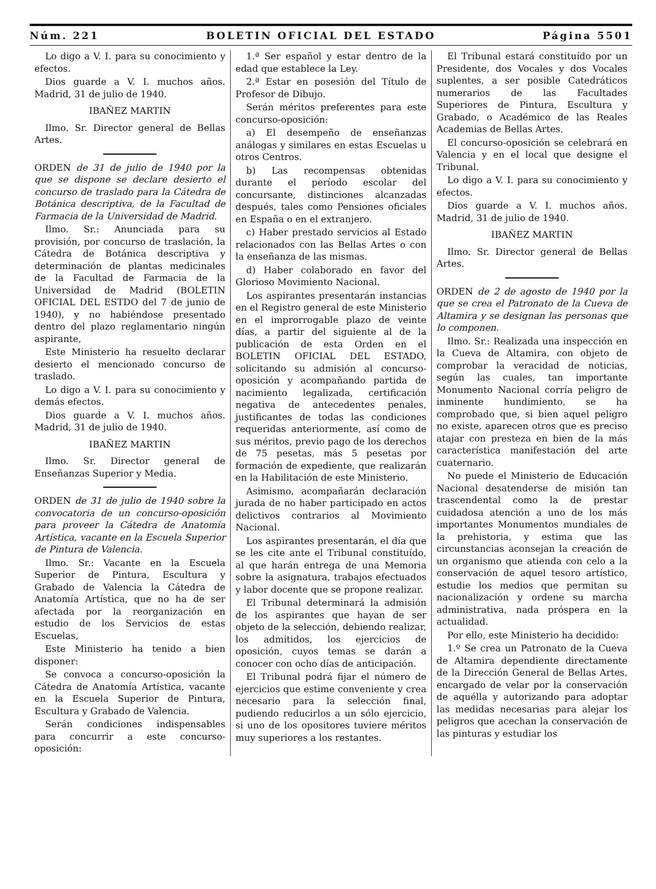Núm. 221 BOLETIN OFICIAL DEL ESTADO Página 5501
Lo digo a V. I. para su conocimiento y efectos.
Dios guarde a V. I. muchos años. Madrid, 31 de julio de 1940.
IBAÑEZ MARTIN
Ilmo. Sr. Director general de Bellas Artes.
ORDEN de 31 de julio de 1940 por la que se dispone se declare desierto el concurso de traslado para la Cátedra de Botánica descriptiva, de la Facultad de Farmacia de la Universidad de Madrid.
Ilmo. Sr.: Anunciada para su provisión, por concurso de traslación, la Cátedra de Botánica descriptiva y determinación de plantas medicinales de la Facultad de Farmacia de la Universidad de Madrid (BOLETIN OFICIAL DEL ESTDO del 7 de junio de 1940), y no habiéndose presentado dentro del plazo reglamentario ningún aspirante,
Este Ministerio ha resuelto declarar desierto el mencionado concurso de traslado.
Lo digo a V. I. para su conocimiento y demás efectos.
Dios guarde a V. I. muchos años. Madrid, 31 de julio de 1940.
IBAÑEZ MARTIN
Ilmo. Sr. Director general de Enseñanzas Superior y Media.
ORDEN de 31 de julio de 1940 sobre la convocatoria de un concurso-oposición para proveer la Cátedra de Anatomía Artística, vacante en la Escuela Superior de Pintura de Valencia.
Ilmo. Sr.: Vacante en la Escuela Superior de Pintura, Escultura y Grabado de Valencia la Cátedra de Anatomía Artística, que no ha de ser afectada por la reorganización en estudio de los Servicios de estas Escuelas,
Este Ministerio ha tenido a bien disponer:
Se convoca a concurso-oposición la Cátedra de Anatomía Artística, vacante en la Escuela Superior de Pintura, Escultura y Grabado de Valencia.
Serán condiciones indispensables para concurrir a este concurso-oposición:
1.ª Ser español y estar dentro de la edad que establece la Ley.
2.ª Estar en posesión del Título de Profesor de Dibujo.
Serán méritos preferentes para este concurso-oposición:
a) El desempeño de enseñanzas análogas y similares en estas Escuelas u otros Centros.
b) Las recompensas obtenidas durante el período escolar del concursante, distinciones alcanzadas después, tales como Pensiones oficiales en España o en el extranjero.
c) Haber prestado servicios al Estado relacionados con las Bellas Artes o con la enseñanza de las mismas.
d) Haber colaborado en favor del Glorioso Movimiento Nacional.
Los aspirantes presentarán instancias en el Registro general de este Ministerio en el improrrogable plazo de veinte días, a partir del siguiente al de la publicación de esta Orden en el BOLETIN OFICIAL DEL ESTADO, solicitando su admisión al concurso-oposición y acompañando partida de nacimiento legalizada, certificación negativa de antecedentes penales, justificantes de todas las condiciones requeridas anteriormente, así como de sus méritos, previo pago de los derechos de 75 pesetas, más 5 pesetas por formación de expediente, que realizarán en la Habilitación de este Ministerio.
Asimismo, acompañarán declaración jurada de no haber participado en actos delictivos contrarios al Movimiento Nacional.
Los aspirantes presentarán, el día que se les cite ante el Tribunal constituído, al que harán entrega de una Memoria sobre la asignatura, trabajos efectuados y labor docente que se propone realizar.
El Tribunal determinará la admisión de los aspirantes que hayan de ser objeto de la selección, debiendo realizar, los admitidos, los ejercicios de oposición, cuyos temas se darán a conocer con ocho días de anticipación.
El Tribunal podrá fijar el número de ejercicios que estime conveniente y crea necesario para la selección final, pudiendo reducirlos a un sólo ejercicio, si uno de los opositores tuviere méritos muy superiores a los restantes.
El Tribunal estará constituído por un Presidente, dos Vocales y dos Vocales suplentes, a ser posible Catedráticos numerarios de las Facultades Superiores de Pintura, Escultura y Grabado, o Académico de las Reales Academias de Bellas Artes.
El concurso-oposición se celebrará en Valencia y en el local que designe el Tribunal.
Lo digo a V. I. para su conocimiento y efectos.
Dios guarde a V. I. muchos años. Madrid, 31 de julio de 1940.
IBAÑEZ MARTIN
Ilmo. Sr. Director general de Bellas Artes.
ORDEN de 2 de agosto de 1940 por la que se crea el Patronato de la Cueva de Altamira y se designan las personas que lo componen.
Ilmo. Sr.: Realizada una inspección en la Cueva de Altamira, con objeto de comprobar la veracidad de noticias, según las cuales, tan importante Monumento Nacional corría peligro de inminente hundimiento, se ha comprobado que, si bien aquel peligro no existe, aparecen otros que es preciso atajar con presteza en bien de la más característica manifestación del arte cuaternario.
No puede el Ministerio de Educación Nacional desatenderse de misión tan trascendental como la de prestar cuidadosa atención a uno de los más importantes Monumentos mundiales de la prehistoria, y estima que las circunstancias aconsejan la creación de un organismo que atienda con celo a la conservación de aquel tesoro artístico, estudie los medios que permitan su nacionalización y ordene su marcha administrativa, nada próspera en la actualidad.
Por ello, este Ministerio ha decidido:
1.º Se crea un Patronato de la Cueva de Altamira dependiente directamente de la Dirección General de Bellas Artes, encargado de velar por la conservación de aquélla y autorizando para adoptar las medidas necesarias para alejar los peligros que acechan la conservación de las pinturas y estudiar los